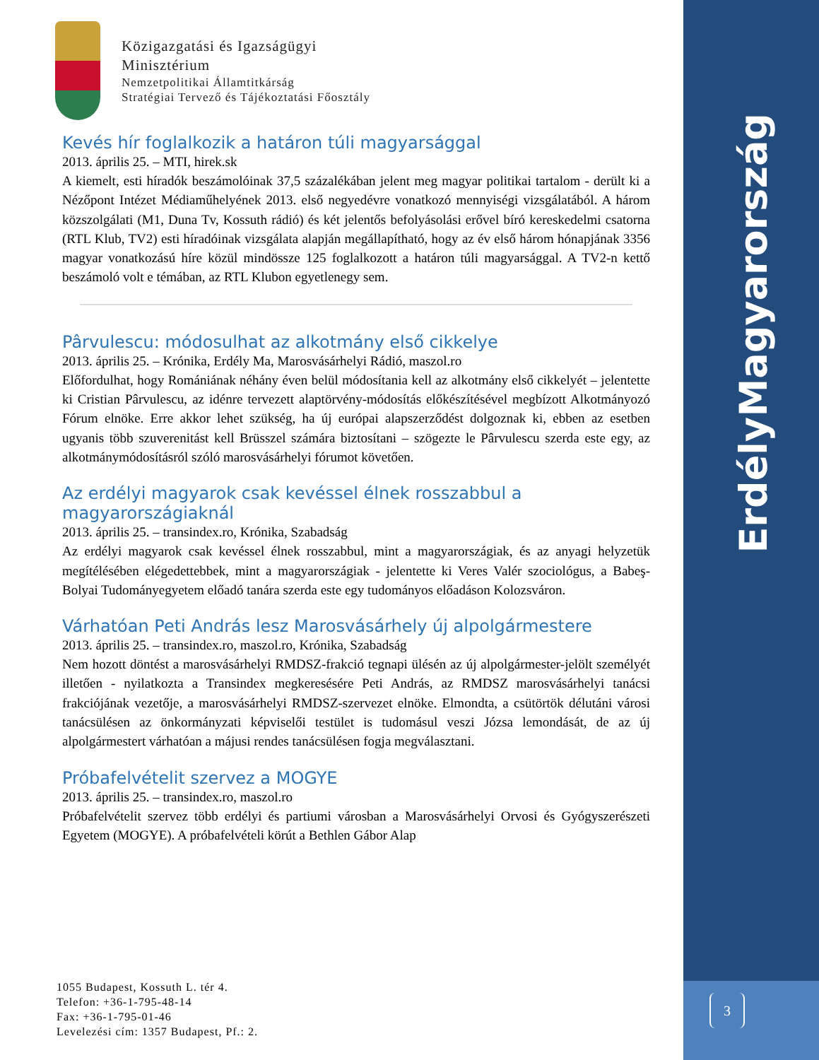Magyarország
Erdély
3
Közigazgatási és Igazságügyi
Minisztérium
Nemzetpolitikai Államtitkárság
Stratégiai Tervező és Tájékoztatási Főosztály
Kevés hír foglalkozik a határon túli magyarsággal
2013. április 25. – MTI, hirek.sk
A kiemelt, esti híradók beszámolóinak 37,5 százalékában jelent meg magyar politikai tartalom - derült ki a Nézőpont Intézet Médiaműhelyének 2013. első negyedévre vonatkozó mennyiségi vizsgálatából. A három közszolgálati (M1, Duna Tv, Kossuth rádió) és két jelentős befolyásolási erővel bíró kereskedelmi csatorna (RTL Klub, TV2) esti híradóinak vizsgálata alapján megállapítható, hogy az év első három hónapjának 3356 magyar vonatkozású híre közül mindössze 125 foglalkozott a határon túli magyarsággal. A TV2-n kettő beszámoló volt e témában, az RTL Klubon egyetlenegy sem.
Pârvulescu: módosulhat az alkotmány első cikkelye
2013. április 25. – Krónika, Erdély Ma, Marosvásárhelyi Rádió, maszol.ro
Előfordulhat, hogy Romániának néhány éven belül módosítania kell az alkotmány első cikkelyét – jelentette ki Cristian Pârvulescu, az idénre tervezett alaptörvény-módosítás előkészítésével megbízott Alkotmányozó Fórum elnöke. Erre akkor lehet szükség, ha új európai alapszerződést dolgoznak ki, ebben az esetben ugyanis több szuverenitást kell Brüsszel számára biztosítani – szögezte le Pârvulescu szerda este egy, az alkotmánymódosításról szóló marosvásárhelyi fórumot követően.
Az erdélyi magyarok csak kevéssel élnek rosszabbul a magyarországiaknál
2013. április 25. – transindex.ro, Krónika, Szabadság
Az erdélyi magyarok csak kevéssel élnek rosszabbul, mint a magyarországiak, és az anyagi helyzetük megítélésében elégedettebbek, mint a magyarországiak - jelentette ki Veres Valér szociológus, a Babeş-Bolyai Tudományegyetem előadó tanára szerda este egy tudományos előadáson Kolozsváron.
Várhatóan Peti András lesz Marosvásárhely új alpolgármestere
2013. április 25. – transindex.ro, maszol.ro, Krónika, Szabadság
Nem hozott döntést a marosvásárhelyi RMDSZ-frakció tegnapi ülésén az új alpolgármester-jelölt személyét illetően - nyilatkozta a Transindex megkeresésére Peti András, az RMDSZ marosvásárhelyi tanácsi frakciójának vezetője, a marosvásárhelyi RMDSZ-szervezet elnöke. Elmondta, a csütörtök délutáni városi tanácsülésen az önkormányzati képviselői testület is tudomásul veszi Józsa lemondását, de az új alpolgármestert várhatóan a májusi rendes tanácsülésen fogja megválasztani.
Próbafelvételit szervez a MOGYE
2013. április 25. – transindex.ro, maszol.ro
Próbafelvételit szervez több erdélyi és partiumi városban a Marosvásárhelyi Orvosi és Gyógyszerészeti Egyetem (MOGYE). A próbafelvételi körút a Bethlen Gábor Alap
1055 Budapest, Kossuth L. tér 4.
Telefon: +36-1-795-48-14
Fax: +36-1-795-01-46
Levelezési cím: 1357 Budapest, Pf.: 2.